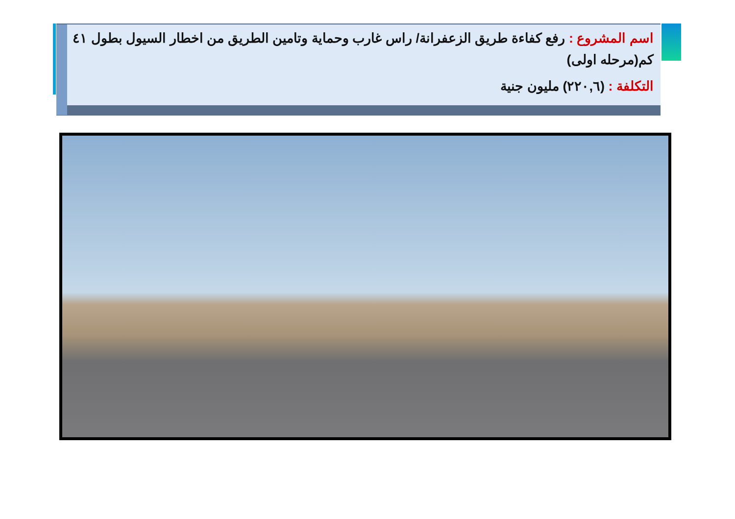اسم المشروع : رفع كفاءة طريق الزعفرانة/ راس غارب وحماية وتامين الطريق من اخطار السيول بطول ٤١ كم(مرحله اولى)
التكلفة : (٢٢٠,٦) مليون جنية